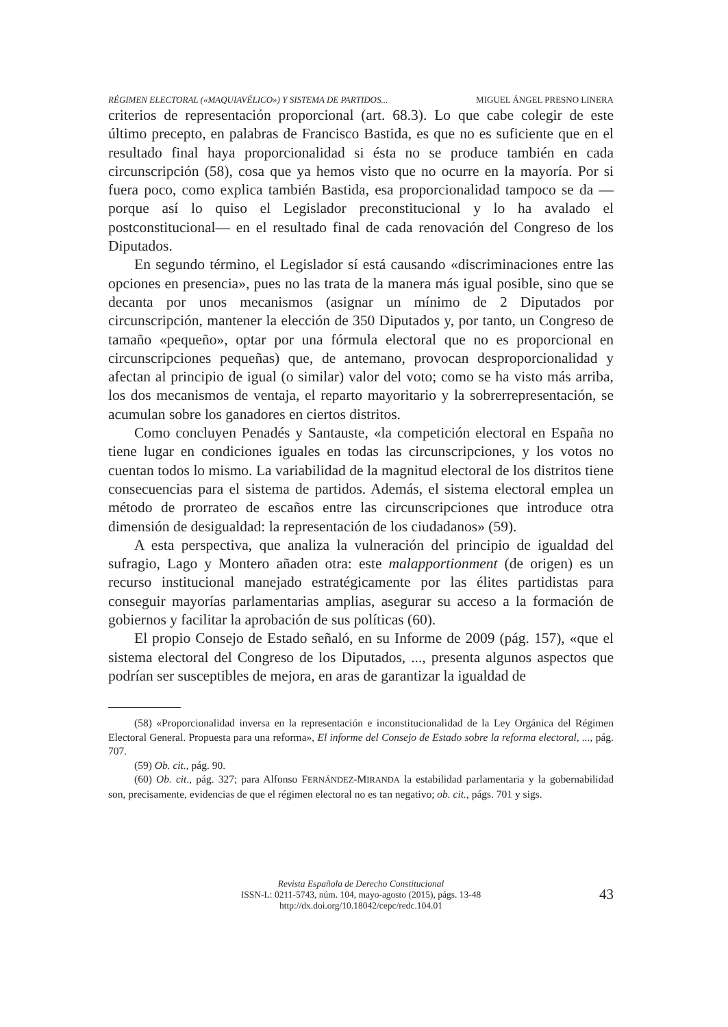RÉGIMEN ELECTORAL («MAQUIAVÉLICO») Y SISTEMA DE PARTIDOS... MIGUEL ÁNGEL PRESNO LINERA
criterios de representación proporcional (art. 68.3). Lo que cabe colegir de este último precepto, en palabras de Francisco Bastida, es que no es suficiente que en el resultado final haya proporcionalidad si ésta no se produce también en cada circunscripción (58), cosa que ya hemos visto que no ocurre en la mayoría. Por si fuera poco, como explica también Bastida, esa proporcionalidad tampoco se da —porque así lo quiso el Legislador preconstitucional y lo ha avalado el postconstitucional— en el resultado final de cada renovación del Congreso de los Diputados.
En segundo término, el Legislador sí está causando «discriminaciones entre las opciones en presencia», pues no las trata de la manera más igual posible, sino que se decanta por unos mecanismos (asignar un mínimo de 2 Diputados por circunscripción, mantener la elección de 350 Diputados y, por tanto, un Congreso de tamaño «pequeño», optar por una fórmula electoral que no es proporcional en circunscripciones pequeñas) que, de antemano, provocan desproporcionalidad y afectan al principio de igual (o similar) valor del voto; como se ha visto más arriba, los dos mecanismos de ventaja, el reparto mayoritario y la sobrerrepresentación, se acumulan sobre los ganadores en ciertos distritos.
Como concluyen Penadés y Santauste, «la competición electoral en España no tiene lugar en condiciones iguales en todas las circunscripciones, y los votos no cuentan todos lo mismo. La variabilidad de la magnitud electoral de los distritos tiene consecuencias para el sistema de partidos. Además, el sistema electoral emplea un método de prorrateo de escaños entre las circunscripciones que introduce otra dimensión de desigualdad: la representación de los ciudadanos» (59).
A esta perspectiva, que analiza la vulneración del principio de igualdad del sufragio, Lago y Montero añaden otra: este malapportionment (de origen) es un recurso institucional manejado estratégicamente por las élites partidistas para conseguir mayorías parlamentarias amplias, asegurar su acceso a la formación de gobiernos y facilitar la aprobación de sus políticas (60).
El propio Consejo de Estado señaló, en su Informe de 2009 (pág. 157), «que el sistema electoral del Congreso de los Diputados, ..., presenta algunos aspectos que podrían ser susceptibles de mejora, en aras de garantizar la igualdad de
(58) «Proporcionalidad inversa en la representación e inconstitucionalidad de la Ley Orgánica del Régimen Electoral General. Propuesta para una reforma», El informe del Consejo de Estado sobre la reforma electoral, ..., pág. 707.
(59) Ob. cit., pág. 90.
(60) Ob. cit., pág. 327; para Alfonso FERNÁNDEZ-MIRANDA la estabilidad parlamentaria y la gobernabilidad son, precisamente, evidencias de que el régimen electoral no es tan negativo; ob. cit., págs. 701 y sigs.
Revista Española de Derecho Constitucional
ISSN-L: 0211-5743, núm. 104, mayo-agosto (2015), págs. 13-48
http://dx.doi.org/10.18042/cepc/redc.104.01
43